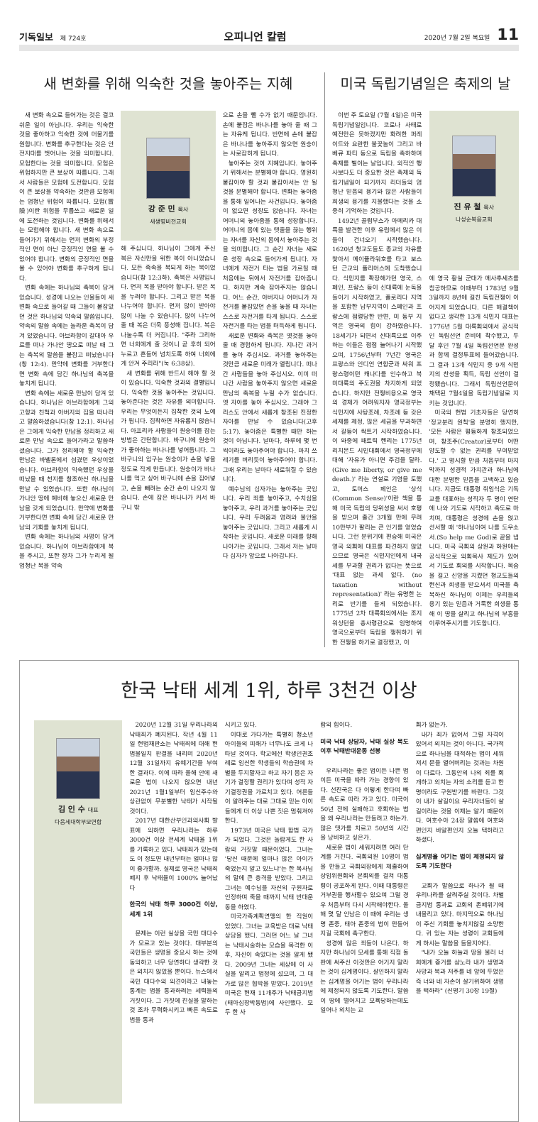기독일보 제 724호
오피니언 칼럼
2020년 7월 2일 목요일 11
새 변화를 위해 익숙한 것을 놓아주는 지혜
새 변화 속으로 들어가는 것은 결코 쉬운 일이 아닙니다. 우리는 익숙한 것을 좋아하고 익숙한 것에 머물기를 원합니다. 변화를 추구한다는 것은 안전지대를 벗어나는 것을 의미합니다. 모험한다는 것을 의미합니다. 모험은 위험하지만 큰 보상이 따릅니다. 그래서 사람들은 모험에 도전합니다. 모험이 큰 보상을 약속하는 것만큼 모험에는 엄청난 위험이 따릅니다. 모험(冒險)이란 위험을 무릅쓰고 새로운 일에 도전하는 것입니다. 변화를 위해서는 모험해야 합니다. 새 변화 속으로 들어가기 위해서는 먼저 변화의 부정적인 면이 아닌 긍정적인 면을 볼 수 있어야 합니다. 변화의 긍정적인 면을 볼 수 있어야 변화를 추구하게 됩니다.
변화 속에는 하나님의 축복이 담겨 있습니다. 성경에 나오는 인물들이 새 변화 속으로 들어갈 때 그들이 붙잡았던 것은 하나님의 약속의 말씀입니다. 약속의 말씀 속에는 놀라운 축복이 담겨 있었습니다. 아브라함이 갈대아 우르를 떠나 가나안 땅으로 떠날 때 그는 축복의 말씀을 붙잡고 떠났습니다(창 12:4). 만약에 변화를 거부한다면 변화 속에 담긴 하나님의 축복을 놓치게 됩니다.
변화 속에는 새로운 만남이 담겨 있습니다. 하나님은 아브라함에게 그의 고향과 친척과 아버지의 집을 떠나라고 말씀하셨습니다(창 12:1). 하나님은 그에게 익숙한 만남을 정리하고 새로운 만남 속으로 들어가라고 말씀하셨습니다. 그가 정리해야 할 익숙한 만남은 바벨론에서 섬겼던 우상이었습니다. 아브라함이 익숙했던 우상을 떠났을 때 천지를 창조하신 하나님을 만날 수 있었습니다. 또한 하나님이 가나안 땅에 예비해 놓으신 새로운 만남을 갖게 되었습니다. 만약에 변화를 거부한다면 변화 속에 담긴 새로운 만남의 기회를 놓치게 됩니다.
변화 속에는 하나님의 사명이 담겨 있습니다. 하나님이 아브라함에게 복을 주시고, 또한 장차 그가 누리게 될 엄청난 복을 약속
강 준 민 목사
새생명비전교회
해 주십니다. 하나님이 그에게 주신 복은 자신만을 위한 복이 아니었습니다. 모든 족속을 복되게 하는 복이었습니다(창 12:3하). 축복은 사명입니다. 먼저 복을 받아야 합니다. 받은 복을 누려야 합니다. 그리고 받은 복을 나누어야 합니다. 먼저 많이 받아야 많이 나눌 수 있습니다. 많이 나누어 줄 때 복은 더욱 풍성해 집니다. 복은 나눌수록 더 커집니다. "주라 그리하면 너희에게 줄 것이니 곧 후히 되어 누르고 흔들어 넘치도록 하여 너희에게 안겨 주리라"(눅 6:38상).
새 변화를 위해 반드시 해야 할 것이 있습니다. 익숙한 것과의 결별입니다. 익숙한 것을 놓아주는 것입니다. 놓아준다는 것은 자유를 의미합니다. 우리는 무엇이든지 집착한 것의 노예가 됩니다. 집착하면 자유롭지 않습니다. 아프리카 사람들이 원숭이를 잡는 방법은 간단합니다. 바구니에 원숭이가 좋아하는 바나나를 넣어둡니다. 그 바구니의 입구는 원숭이가 손을 넣을 정도로 작게 만듭니다. 원숭이가 바나나를 먹고 싶어 바구니에 손을 집어넣고, 손을 빼려는 순간 손이 나오지 않습니다. 손에 잡은 바나나가 커서 바구니 밖
으로 손을 뺄 수가 없기 때문입니다. 손에 붙잡은 바나나를 놓아 줄 때 그는 자유케 됩니다. 반면에 손에 붙잡은 바나나를 놓아주지 않으면 원숭이는 사로잡히게 됩니다.
놓아주는 것이 지혜입니다. 놓아주기 위해서는 분별해야 합니다. 영원히 붙잡아야 할 것과 붙잡아서는 안 될 것을 분별해야 합니다. 변화는 놓아줌을 통해 일어나는 사건입니다. 놓아줌이 없으면 성장도 없습니다. 자녀는 어머니의 놓아줌을 통해 성장합니다. 어머니의 몸에 있는 탯줄을 끊는 행위는 자녀를 자신의 몸에서 놓아주는 것을 의미합니다. 그 순간 자녀는 새로운 성장 속으로 들어가게 됩니다. 자녀에게 자전거 타는 법을 가르칠 때 처음에는 뒤에서 자전거를 잡아줍니다. 하지만 계속 잡아주지는 않습니다. 어느 순간, 아버지나 어머니가 자전거를 붙잡았던 손을 놓을 때 자녀는 스스로 자전거를 타게 됩니다. 스스로 자전거를 타는 법을 터득하게 됩니다.
새로운 변화와 축복은 옛것을 놓아줄 때 경험하게 됩니다. 지나간 과거를 놓아 주십시오. 과거를 놓아주는 것만큼 새로운 미래가 열립니다. 떠나간 사람들을 놓아 주십시오. 이미 떠나간 사람을 놓아주지 않으면 새로운 만남의 축복을 누릴 수가 없습니다. 옛 자아를 놓아 주십시오. 그래야 그리스도 안에서 새롭게 창조된 진정한 자아를 만날 수 있습니다(고후 5:17). 놓아줌은 특별한 때만 하는 것이 아닙니다. 날마다, 하루에 몇 번씩이라도 놓아주어야 합니다. 마치 쓰레기를 버리듯이 놓아주어야 합니다. 그때 우리는 날마다 새로워질 수 있습니다.
예수님의 십자가는 놓아주는 곳입니다. 우리 죄를 놓아주고, 수치심을 놓아주고, 우리 과거를 놓아주는 곳입니다. 우리 두려움과 염려와 불안을 놓아주는 곳입니다. 그리고 새롭게 시작하는 곳입니다. 새로운 미래를 향해 나아가는 곳입니다. 그래서 저는 날마다 십자가 앞으로 나아갑니다.
미국 독립기념일은 축제의 날
이번 주 토요일 (7월 4일)은 미국 독립기념일입니다. 코로나 사태로 예전만은 못하겠지만 화려한 퍼레이드와 요란한 불꽃놀이 그리고 바베큐 파티 등으로 독립을 축하하며 축제를 벌이는 날입니다. 외적인 행사보다도 더 중요한 것은 축제의 독립기념일이 되기까지 리더들의 엄청난 믿음의 용기와 많은 사람들이 희생의 용기를 지불했다는 것을 소중히 기억하는 것입니다.
1492년 콜럼부스가 아메리카 대륙을 발견한 이후 유럽에서 많은 이들이 건너오기 시작했습니다. 1620년 청교도들도 종교의 자유를 찾아서 메이플라워호를 타고 보스턴 근교의 플리머스에 도착했습니다. 식민지를 확장해가던 영국, 스페인, 프랑스 등이 신대륙에 눈독을 들이기 시작하였고, 플로리다 지역을 포함한 남부지역이 스페인과 프랑스에 점령당한 반면, 미 동부 지역은 영국의 힘이 강하였습니다. 18세기가 되면서 신대륙으로 이주하는 이들은 점점 늘어나기 시작했으며, 1756년부터 7년간 영국은 프랑스와 인디언 연합군과 싸워 프랑스령이던 캐나다를 인수하고 북미대륙의 주도권을 차지하게 되었습니다. 하지만 전쟁비용으로 영국의 경제가 어려워지자 영국정부는 식민지에 사탕조례, 차조례 등 갖은 세제를 제정, 많은 세금을 부과하면서 갈등이 싹트기 시작하였습니다. 이 와중에 패트릭 헨리는 1775년 리치몬드 시민대회에서 영국정부에 대해 '자유가 아니면 주검을 달라. (Give me liberty, or give me death.)' 라는 연설로 기염을 토했고, 토머스 페인은 '상식(Common Sense)'이란 책을 통해 미국 독립의 당위성을 써서 호평을 받으며 출간 3개월 만에 무려 10만부가 팔리는 큰 인기를 얻었습니다. 그런 분위기에 편승해 미국은 영국 의회에 대표를 파견하지 않았으므로 영국은 식민지인에게 내국세를 부과할 권리가 없다는 뜻으로 '대표 없는 과세 없다. (no taxation without representation)' 라는 유명한 논리로 반기를 들게 되었습니다. 1775년 2차 대륙회의에서는 조지 워싱턴을 총사령관으로 임명하여 영국으로부터 독립을 쟁취하기 위한 전쟁을 하기로 결정했고, 이
진 유 철 목사
나성순복음교회
에 영국 황실 군대가 메사추세츠를 침공하므로 이때부터 1783년 9월3일까지 8년에 걸친 독립전쟁이 이어지게 되었습니다. 다른 해결책이 없다고 생각한 13개 식민지 대표는 1776년 5월 대륙회의에서 공식적인 독립선언 준비에 착수했고, 두 달 후인 7월 4일 독립선언문 완성과 함께 결정투표에 들어갔습니다. 그 결과 13개 식민지 중 9개 식민지의 찬성을 획득, 독립 선언이 결정됐습니다. 그래서 독립선언문이 채택된 7월4일을 독립기념일로 지키는 것입니다.
미국의 헌법 기초자들은 당연히 '정교분리 원칙'을 분명히 했지만, '모든 사람은 평등하게 창조되었으며, 창조주(Creator)로부터 어떤 양도할 수 없는 권리를 부여받았다.' 고 명시할 만큼 처음부터 마지막까지 성경적 가치관과 하나님에 대한 분명한 믿음을 고백하고 있습니다. 지금도 대통령 취임식은 기독교를 대표하는 성직자 두 명이 연단에 나와 기도로 시작하고 축도로 마치며, 대통령은 성경에 손을 얹고 선서할 때 '하나님이여 나를 도우소서.(So help me God)로 끝을 냅니다. 미국 국회의 상원과 하원에는 공식적으로 의회목사 제도가 있어서 기도로 회의를 시작합니다. 목숨을 걸고 신앙을 지켰던 청교도들의 헌신과 희생을 받으셔서 미국을 축복하신 하나님이 이제는 우리들의 용기 있는 믿음과 거룩한 희생을 통해 이 땅을 살리고 하나님의 부흥을 이루어주시기를 기도합니다.
한국 낙태 세계 1위, 하루 3천건 이상
김 인 수 대표
다음세대학부모연합
2020년 12월 31일 우리나라의 낙태죄가 폐지된다. 작년 4월 11일 헌법재판소는 낙태죄에 대해 헌법불일치 판결을 내리며 2020년 12월 31일까지 유예기간을 부여한 결과다. 이에 따라 올해 안에 새로운 법이 나오지 않으면 내년 2021년 1월1일부터 임신주수와 상관없이 무분별한 낙태가 시작될 것이다.
2017년 대한산부인과의사회 발표에 의하면 우리나라는 하루 3000건 이상 전세계 낙태율 1위를 기록하고 있다. 낙태죄가 있는데도 이 정도면 내년부터는 얼마나 많이 증가할까. 실제로 영국은 낙태죄 폐지 후 낙태율이 1000% 늘어났다
한국의 낙태 하루 3000건 이상, 세계 1위
문제는 이런 실상을 국민 대다수가 모르고 있는 것이다. 대부분의 국민들은 생명을 중요시 하는 것에 동의하고 너무 당연하다 생각한 것은 외치지 않았을 뿐이다. 뉴스에서 국민 대다수의 의견이라고 내놓는 통계는 법을 통과하려는 세력들의 거짓이다. 그 거짓에 진실을 말하는것 조차 무력화시키고 빠른 속도로 법을 통과
시키고 있다.
이대로 가다가는 특별히 청소년 아이들의 피해가 너무나도 크게 나타날 것이다. 학교에선 학생인권조례로 임신한 학생들의 학습권에 차별을 두지말자고 하고 자기 몸은 자기가 결정할 권리가 있다며 성적 자기결정권을 가르치고 있다. 어른들이 알려주는 대로 그대로 믿는 아이들에게 더 이상 나쁜 짓은 멈춰져야 한다.
1973년 미국은 낙태 합법 국가가 되었다. 그것은 놀랍게도 한 사람의 거짓말 때문이었다. 그녀는 '당신 때문에 얼마나 많은 아이가 죽었는지 알고 있느냐'는 한 목사님의 말에 큰 충격을 받았다. 그리고 그녀는 예수님을 자신의 구원자로 인정하며 죽을 때까지 낙태 반대운동을 하였다.
미국가족계획연맹의 한 직원이 있었다. 그녀는 교육받은 대로 낙태 상담을 했다. 그러던 어느 날 그녀는 낙태시술하는 모습을 목격한 이후, 자신이 속았다는 것을 알게 됐다. 2009년 그녀는 세상에 이 사실을 알리고 법정에 섰으며, 그 대가로 많은 협박을 받았다. 2019년 미국은 현재 11개주가 낙태금지법(태아심장박동법)에 사인했다. 모두 한 사
람의 힘이다.
미국 낙태 상담자, 낙태 실상 목도 이후 낙태반대운동 선봉
우리나라는 좋은 법이든 나쁜 법이든 미국을 따라 가는 경향이 있다. 선진국은 다 이렇게 한다며 빠른 속도로 따라 가고 있다. 미국이 50년 전에 실패하고 후회하는 법을 왜 우리나라는 만들려고 하는가. 많은 댓가를 치르고 50년의 시간을 낭비하고 싶은가.
새로운 법이 세워지려면 여러 단계를 거친다. 국회의원 10명이 법을 만들고 국회의장에게 제출하여 상임위원회와 본회의를 걸쳐 대통령이 공포하게 된다. 이때 대통령은 거부권을 행사할수 있으며 그럴 경우 처음부터 다시 시작해야한다. 올해 몇 달 안남은 이 때에 우리는 생명 존중, 태아 존중의 법이 만들어지길 국회에 촉구한다.
성경에 많은 죄들이 나온다. 하지만 하나님이 모세를 통해 직접 돌 판에 써주신 이것만은 어기지 말라는 것이 십계명이다. 살인하지 말라는 십계명을 어기는 법이 우리나라에 제정되지 않도록 기도한다. 말씀이 땅에 떨어지고 모욕당하는데도 일어나 외치는 교
회가 없는가.
내가 죄가 없어서 그럴 자격이 있어서 외치는 것이 아니다. 국가적으로 하나님을 대적하는 법이 세워져서 문을 열어버리는 것과는 차원이 다르다. 그동안의 나의 죄를 회개하고 외치는 자의 소리를 듣고 한 명이라도 구원받기를 바란다. 그것이 내가 살길이요 우리자녀들이 살길이라는 것을 이제는 알기 때문이다. 여호수아 24장 말씀에 여호와 편인지 바알편인지 오늘 택하라고 하셨다.
십계명을 어기는 법이 제정되지 않도록 기도한다
교회가 말씀으로 하나가 될 때 우리나라를 살려주실 것이다. 차별금지법 통과로 교회의 존폐위기에 내몰리고 있다. 마지막으로 하나님이 주신 기회를 놓치지않길 소망한다. 귀 있는 자는 성령이 교회들에게 하시는 말씀을 들을지어다.
"내가 오늘 하늘과 땅을 불러 너희에게 증거를 삼노라 내가 생명과 사망과 복과 저주를 네 앞에 두었은즉 너와 네 자손이 살기위하여 생명을 택하라" (신명기 30장 19절)